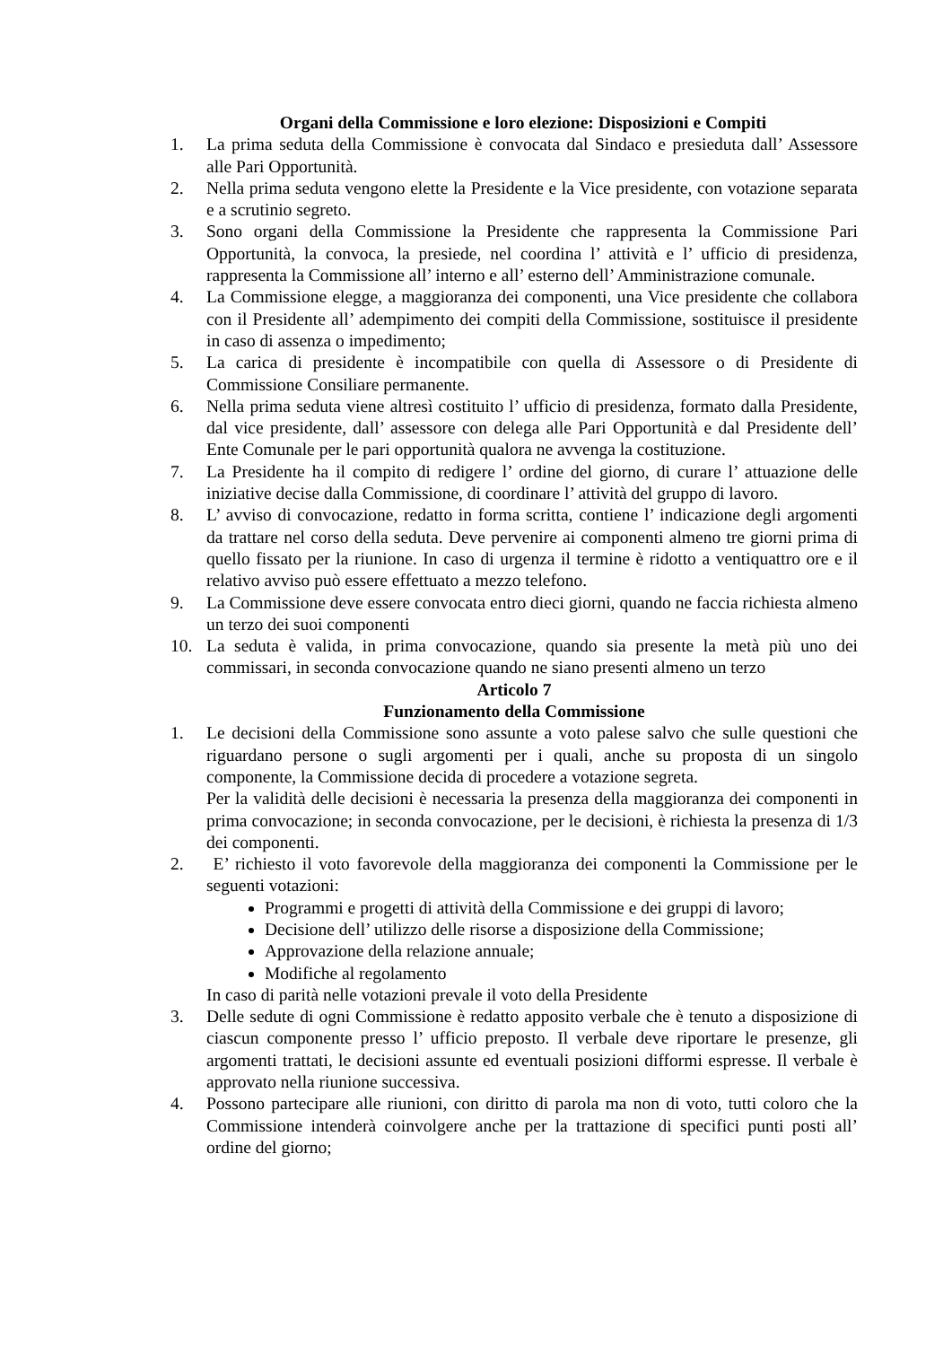Organi della Commissione e loro elezione: Disposizioni e Compiti
1. La prima seduta della Commissione è convocata dal Sindaco e presieduta dall’ Assessore alle Pari Opportunità.
2. Nella prima seduta vengono elette la Presidente e la Vice presidente, con votazione separata e a scrutinio segreto.
3. Sono organi della Commissione la Presidente che rappresenta la Commissione Pari Opportunità, la convoca, la presiede, nel coordina l’ attività e l’ ufficio di presidenza, rappresenta la Commissione all’ interno e all’ esterno dell’ Amministrazione comunale.
4. La Commissione elegge, a maggioranza dei componenti, una Vice presidente che collabora con il Presidente all’ adempimento dei compiti della Commissione, sostituisce il presidente in caso di assenza o impedimento;
5. La carica di presidente è incompatibile con quella di Assessore o di Presidente di Commissione Consiliare permanente.
6. Nella prima seduta viene altresì costituito l’ ufficio di presidenza, formato dalla Presidente, dal vice presidente, dall’ assessore con delega alle Pari Opportunità e dal Presidente dell’ Ente Comunale per le pari opportunità qualora ne avvenga la costituzione.
7. La Presidente ha il compito di redigere l’ ordine del giorno, di curare l’ attuazione delle iniziative decise dalla Commissione, di coordinare l’ attività del gruppo di lavoro.
8. L’ avviso di convocazione, redatto in forma scritta, contiene l’ indicazione degli argomenti da trattare nel corso della seduta. Deve pervenire ai componenti almeno tre giorni prima di quello fissato per la riunione. In caso di urgenza il termine è ridotto a ventiquattro ore e il relativo avviso può essere effettuato a mezzo telefono.
9. La Commissione deve essere convocata entro dieci giorni, quando ne faccia richiesta almeno un terzo dei suoi componenti
10. La seduta è valida, in prima convocazione, quando sia presente la metà più uno dei commissari, in seconda convocazione quando ne siano presenti almeno un terzo
Articolo 7
Funzionamento della Commissione
1. Le decisioni della Commissione sono assunte a voto palese salvo che sulle questioni che riguardano persone o sugli argomenti per i quali, anche su proposta di un singolo componente, la Commissione decida di procedere a votazione segreta.
Per la validità delle decisioni è necessaria la presenza della maggioranza dei componenti in prima convocazione; in seconda convocazione, per le decisioni, è richiesta la presenza di 1/3 dei componenti.
2. E’ richiesto il voto favorevole della maggioranza dei componenti la Commissione per le seguenti votazioni:
Programmi e progetti di attività della Commissione e dei gruppi di lavoro;
Decisione dell’ utilizzo delle risorse a disposizione della Commissione;
Approvazione della relazione annuale;
Modifiche al regolamento
In caso di parità nelle votazioni prevale il voto della Presidente
3. Delle sedute di ogni Commissione è redatto apposito verbale che è tenuto a disposizione di ciascun componente presso l’ ufficio preposto. Il verbale deve riportare le presenze, gli argomenti trattati, le decisioni assunte ed eventuali posizioni difformi espresse. Il verbale è approvato nella riunione successiva.
4. Possono partecipare alle riunioni, con diritto di parola ma non di voto, tutti coloro che la Commissione intenderà coinvolgere anche per la trattazione di specifici punti posti all’ ordine del giorno;